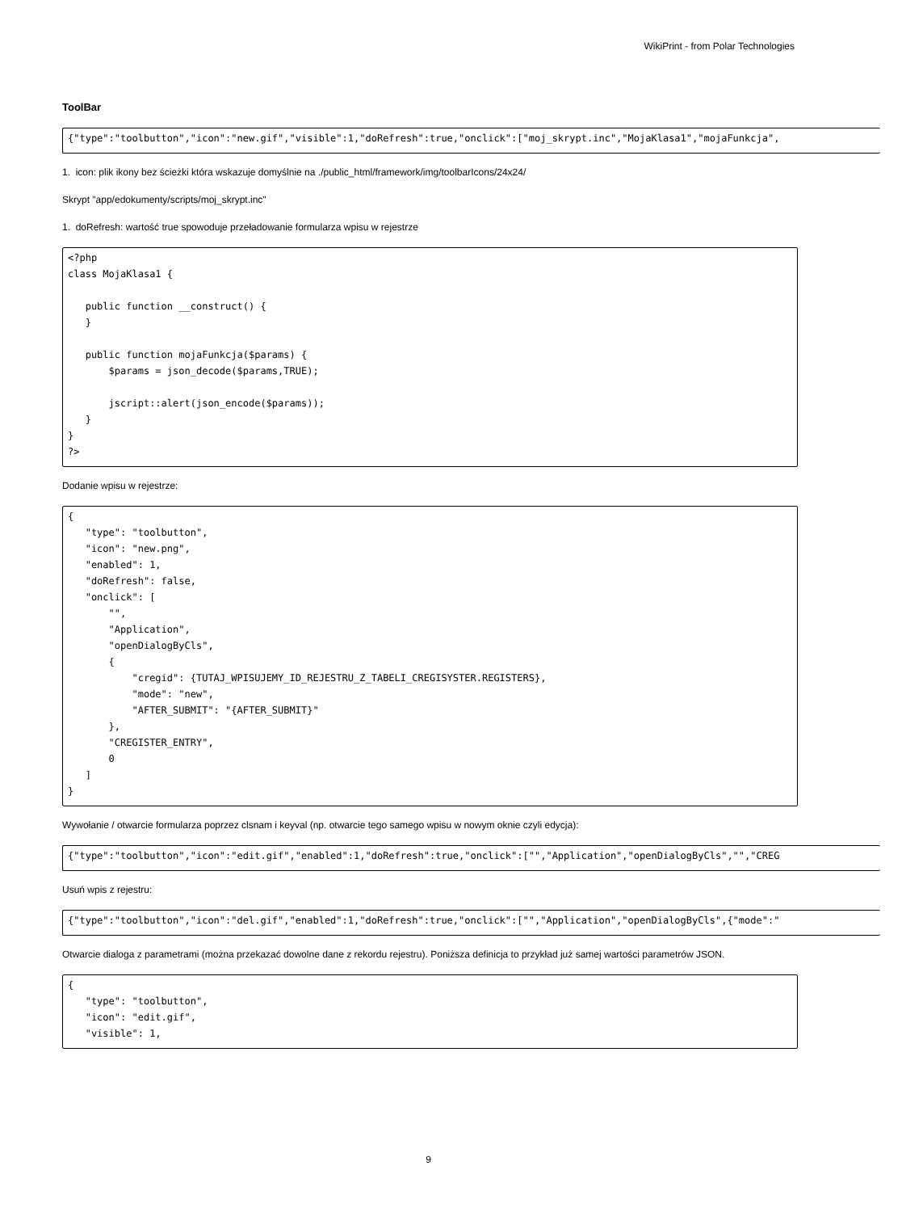WikiPrint - from Polar Technologies
ToolBar
{"type":"toolbutton","icon":"new.gif","visible":1,"doRefresh":true,"onclick":["moj_skrypt.inc","MojaKlasa1","mojaFunkcja",
1. icon: plik ikony bez ścieżki która wskazuje domyślnie na ./public_html/framework/img/toolbarIcons/24x24/
Skrypt "app/edokumenty/scripts/moj_skrypt.inc"
1. doRefresh: wartość true spowoduje przeładowanie formularza wpisu w rejestrze
<?php
class MojaKlasa1 {

   public function __construct() {
   }

   public function mojaFunkcja($params) {
       $params = json_decode($params,TRUE);

       jscript::alert(json_encode($params));
   }
}
?>
Dodanie wpisu w rejestrze:
{
   "type": "toolbutton",
   "icon": "new.png",
   "enabled": 1,
   "doRefresh": false,
   "onclick": [
       "",
       "Application",
       "openDialogByCls",
       {
           "cregid": {TUTAJ_WPISUJEMY_ID_REJESTRU_Z_TABELI_CREGISYSTER.REGISTERS},
           "mode": "new",
           "AFTER_SUBMIT": "{AFTER_SUBMIT}"
       },
       "CREGISTER_ENTRY",
       0
   ]
}
Wywołanie / otwarcie formularza poprzez clsnam i keyval (np. otwarcie tego samego wpisu w nowym oknie czyli edycja):
{"type":"toolbutton","icon":"edit.gif","enabled":1,"doRefresh":true,"onclick":["","Application","openDialogByCls","","CREG
Usuń wpis z rejestru:
{"type":"toolbutton","icon":"del.gif","enabled":1,"doRefresh":true,"onclick":["","Application","openDialogByCls",{"mode":"
Otwarcie dialoga z parametrami (można przekazać dowolne dane z rekordu rejestru). Poniższa definicja to przykład już samej wartości parametrów JSON.
{
   "type": "toolbutton",
   "icon": "edit.gif",
   "visible": 1,
9